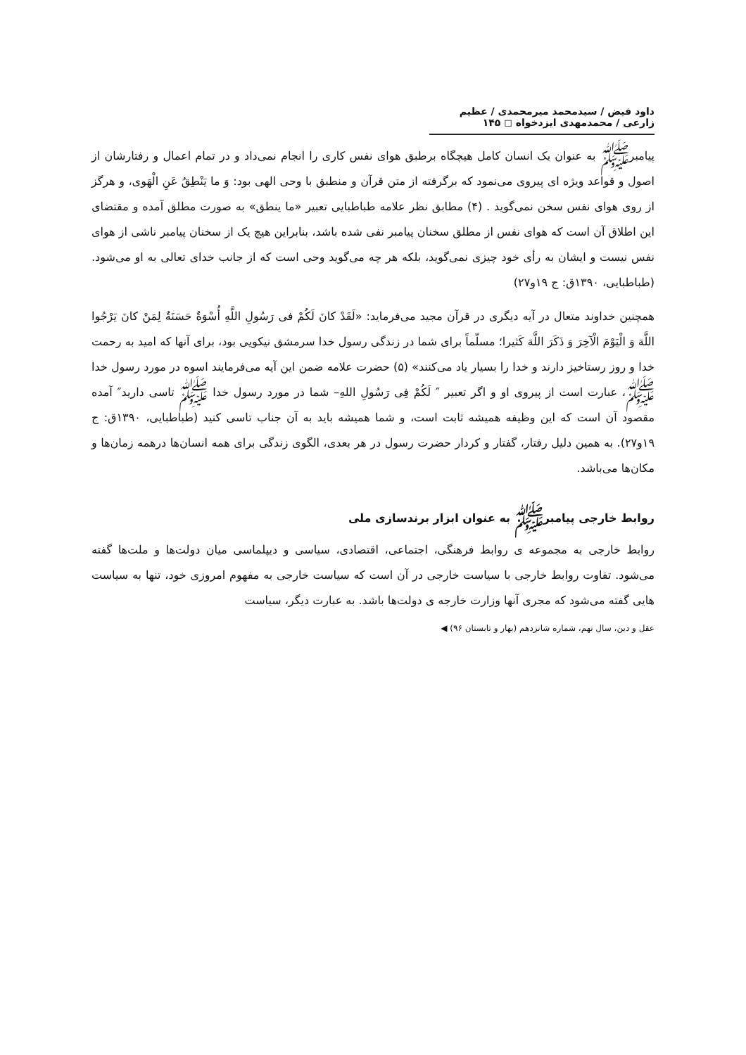داود فیض / سیدمحمد میرمحمدی / عظیم زارعی / محمدمهدی ایزدخواه ◻ ۱۴۵
پیامبرﷺ به عنوان یک انسان کامل هیچگاه برطبق هوای نفس کاری را انجام نمی‌داد و در تمام اعمال و رفتارشان از اصول و قواعد ویژه ای پیروی می‌نمود که برگرفته از متن قرآن و منطبق با وحی الهی بود: وَ ما یَنْطِقُ عَنِ الْهَوی، و هرگز از روی هوای نفس سخن نمی‌گوید . (۴) مطابق نظر علامه طباطبایی تعبیر «ما ینطق» به صورت مطلق آمده و مقتضای این اطلاق آن است که هوای نفس از مطلق سخنان پیامبر نفی شده باشد، بنابراین هیچ یک از سخنان پیامبر ناشی از هوای نفس نیست و ایشان به رأی خود چیزی نمی‌گوید، بلکه هر چه می‌گوید وحی است که از جانب خدای تعالی به او می‌شود. (طباطبایی، ۱۳۹۰ق: ج ۱۹و۲۷)
همچنین خداوند متعال در آیه دیگری در قرآن مجید می‌فرماید: «لَقَدْ کانَ لَکُمْ فی رَسُولِ اللَّهِ أُسْوَةٌ حَسَنَةٌ لِمَنْ کانَ یَرْجُوا اللَّهَ وَ الْیَوْمَ الْآخِرَ وَ ذَکَرَ اللَّهَ کَثیرا؛ مسلّماً برای شما در زندگی رسول خدا سرمشق نیکویی بود، برای آنها که امید به رحمت خدا و روز رستاخیز دارند و خدا را بسیار یاد می‌کنند» (۵) حضرت علامه ضمن این آیه می‌فرمایند اسوه در مورد رسول خدا ﷺ، عبارت است از پیروی او و اگر تعبیر ″ لَکُمْ فِی رَسُولِ اللهِ– شما در مورد رسول خدا ﷺ تاسی دارید″ آمده مقصود آن است که این وظیفه همیشه ثابت است، و شما همیشه باید به آن جناب تاسی کنید (طباطبایی، ۱۳۹۰ق: ج ۱۹و۲۷). به همین دلیل رفتار، گفتار و کردار حضرت رسول در هر بعدی، الگوی زندگی برای همه انسان‌ها درهمه زمان‌ها و مکان‌ها می‌باشد.
روابط خارجی پیامبرﷺ به عنوان ابزار برندسازی ملی
روابط خارجی به مجموعه ی روابط فرهنگی، اجتماعی، اقتصادی، سیاسی و دیپلماسی میان دولت‌ها و ملت‌ها گفته می‌شود. تفاوت روابط خارجی با سیاست خارجی در آن است که سیاست خارجی به مفهوم امروزی خود، تنها به سیاست هایی گفته می‌شود که مجری آنها وزارت خارجه ی دولت‌ها باشد. به عبارت دیگر، سیاست
عقل و دین، سال نهم، شماره شانزدهم (بهار و تابستان ۹۶) ◀